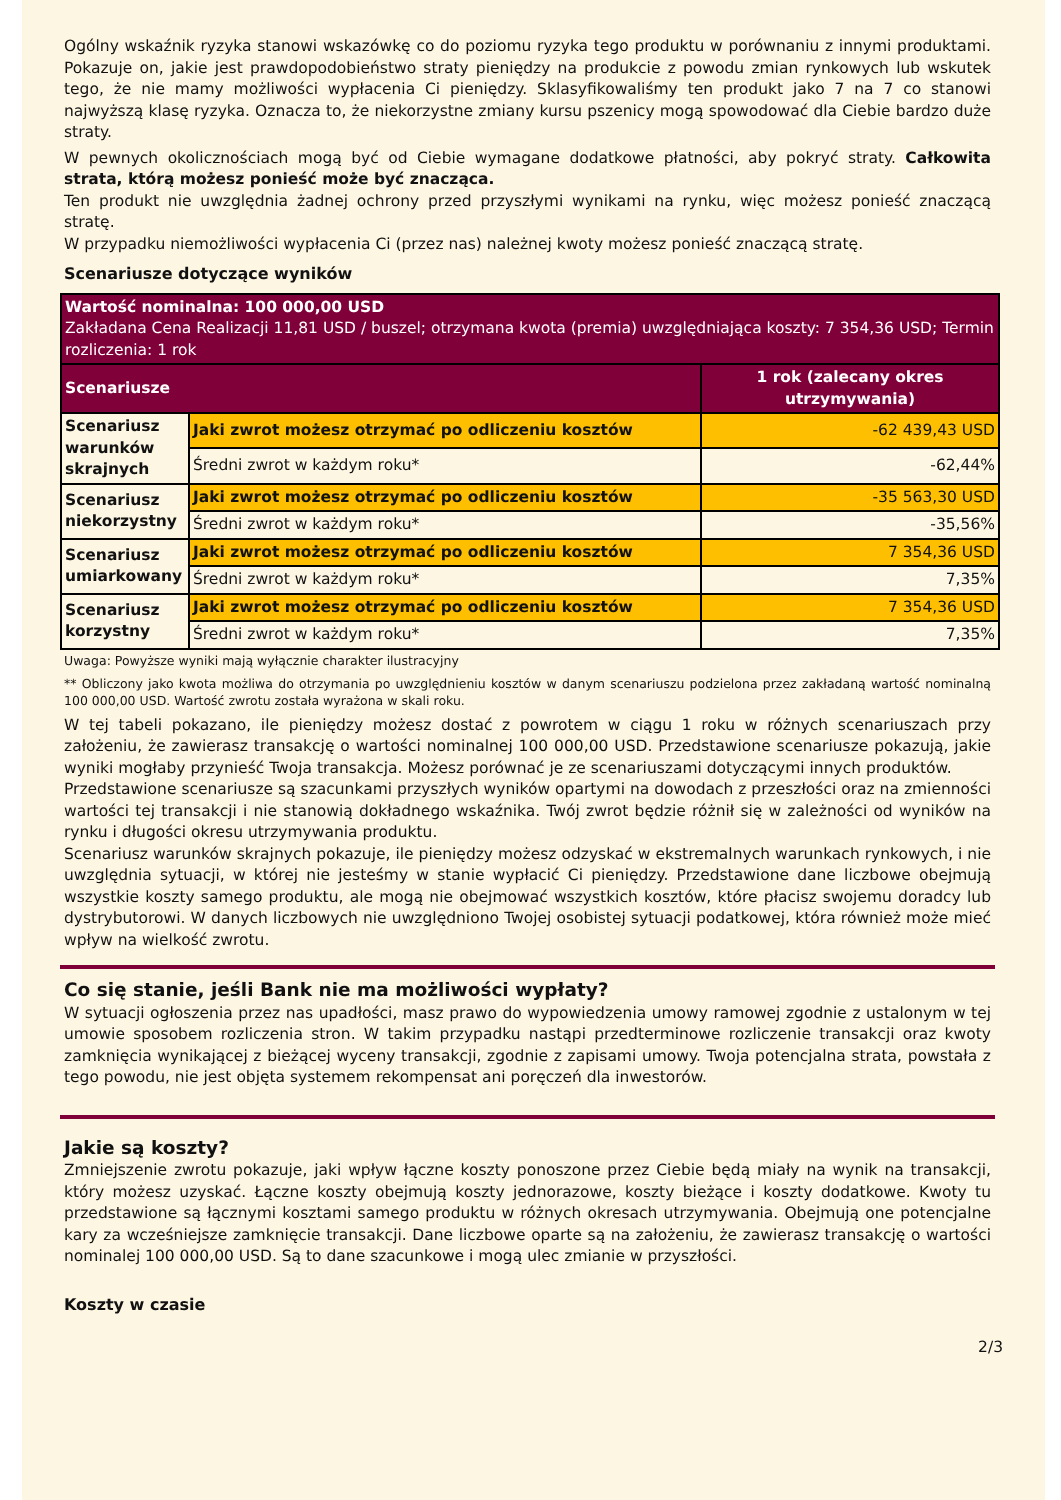Ogólny wskaźnik ryzyka stanowi wskazówkę co do poziomu ryzyka tego produktu w porównaniu z innymi produktami. Pokazuje on, jakie jest prawdopodobieństwo straty pieniędzy na produkcie z powodu zmian rynkowych lub wskutek tego, że nie mamy możliwości wypłacenia Ci pieniędzy. Sklasyfikowaliśmy ten produkt jako 7 na 7 co stanowi najwyższą klasę ryzyka. Oznacza to, że niekorzystne zmiany kursu pszenicy mogą spowodować dla Ciebie bardzo duże straty.
W pewnych okolicznościach mogą być od Ciebie wymagane dodatkowe płatności, aby pokryć straty. Całkowita strata, którą możesz ponieść może być znacząca.
Ten produkt nie uwzględnia żadnej ochrony przed przyszłymi wynikami na rynku, więc możesz ponieść znaczącą stratę.
W przypadku niemożliwości wypłacenia Ci (przez nas) należnej kwoty możesz ponieść znaczącą stratę.
Scenariusze dotyczące wyników
| Wartość nominalna: 100 000,00 USD Zakładana Cena Realizacji 11,81 USD / buszel; otrzymana kwota (premia) uwzględniająca koszty: 7 354,36 USD; Termin rozliczenia: 1 rok | | |
| Scenariusze | | 1 rok (zalecany okres utrzymywania) |
| Scenariusz warunków skrajnych | Jaki zwrot możesz otrzymać po odliczeniu kosztów | -62 439,43 USD |
| | Średni zwrot w każdym roku* | -62,44% |
| Scenariusz niekorzystny | Jaki zwrot możesz otrzymać po odliczeniu kosztów | -35 563,30 USD |
| | Średni zwrot w każdym roku* | -35,56% |
| Scenariusz umiarkowany | Jaki zwrot możesz otrzymać po odliczeniu kosztów | 7 354,36 USD |
| | Średni zwrot w każdym roku* | 7,35% |
| Scenariusz korzystny | Jaki zwrot możesz otrzymać po odliczeniu kosztów | 7 354,36 USD |
| | Średni zwrot w każdym roku* | 7,35% |
Uwaga: Powyższe wyniki mają wyłącznie charakter ilustracyjny
** Obliczony jako kwota możliwa do otrzymania po uwzględnieniu kosztów w danym scenariuszu podzielona przez zakładaną wartość nominalną 100 000,00 USD. Wartość zwrotu została wyrażona w skali roku.
W tej tabeli pokazano, ile pieniędzy możesz dostać z powrotem w ciągu 1 roku w różnych scenariuszach przy założeniu, że zawierasz transakcję o wartości nominalnej 100 000,00 USD. Przedstawione scenariusze pokazują, jakie wyniki mogłaby przynieść Twoja transakcja. Możesz porównać je ze scenariuszami dotyczącymi innych produktów.
Przedstawione scenariusze są szacunkami przyszłych wyników opartymi na dowodach z przeszłości oraz na zmienności wartości tej transakcji i nie stanowią dokładnego wskaźnika. Twój zwrot będzie różnił się w zależności od wyników na rynku i długości okresu utrzymywania produktu.
Scenariusz warunków skrajnych pokazuje, ile pieniędzy możesz odzyskać w ekstremalnych warunkach rynkowych, i nie uwzględnia sytuacji, w której nie jesteśmy w stanie wypłacić Ci pieniędzy. Przedstawione dane liczbowe obejmują wszystkie koszty samego produktu, ale mogą nie obejmować wszystkich kosztów, które płacisz swojemu doradcy lub dystrybutorowi. W danych liczbowych nie uwzględniono Twojej osobistej sytuacji podatkowej, która również może mieć wpływ na wielkość zwrotu.
Co się stanie, jeśli Bank nie ma możliwości wypłaty?
W sytuacji ogłoszenia przez nas upadłości, masz prawo do wypowiedzenia umowy ramowej zgodnie z ustalonym w tej umowie sposobem rozliczenia stron. W takim przypadku nastąpi przedterminowe rozliczenie transakcji oraz kwoty zamknięcia wynikającej z bieżącej wyceny transakcji, zgodnie z zapisami umowy. Twoja potencjalna strata, powstała z tego powodu, nie jest objęta systemem rekompensat ani poręczeń dla inwestorów.
Jakie są koszty?
Zmniejszenie zwrotu pokazuje, jaki wpływ łączne koszty ponoszone przez Ciebie będą miały na wynik na transakcji, który możesz uzyskać. Łączne koszty obejmują koszty jednorazowe, koszty bieżące i koszty dodatkowe. Kwoty tu przedstawione są łącznymi kosztami samego produktu w różnych okresach utrzymywania. Obejmują one potencjalne kary za wcześniejsze zamknięcie transakcji. Dane liczbowe oparte są na założeniu, że zawierasz transakcję o wartości nominalej 100 000,00 USD. Są to dane szacunkowe i mogą ulec zmianie w przyszłości.
Koszty w czasie
2/3